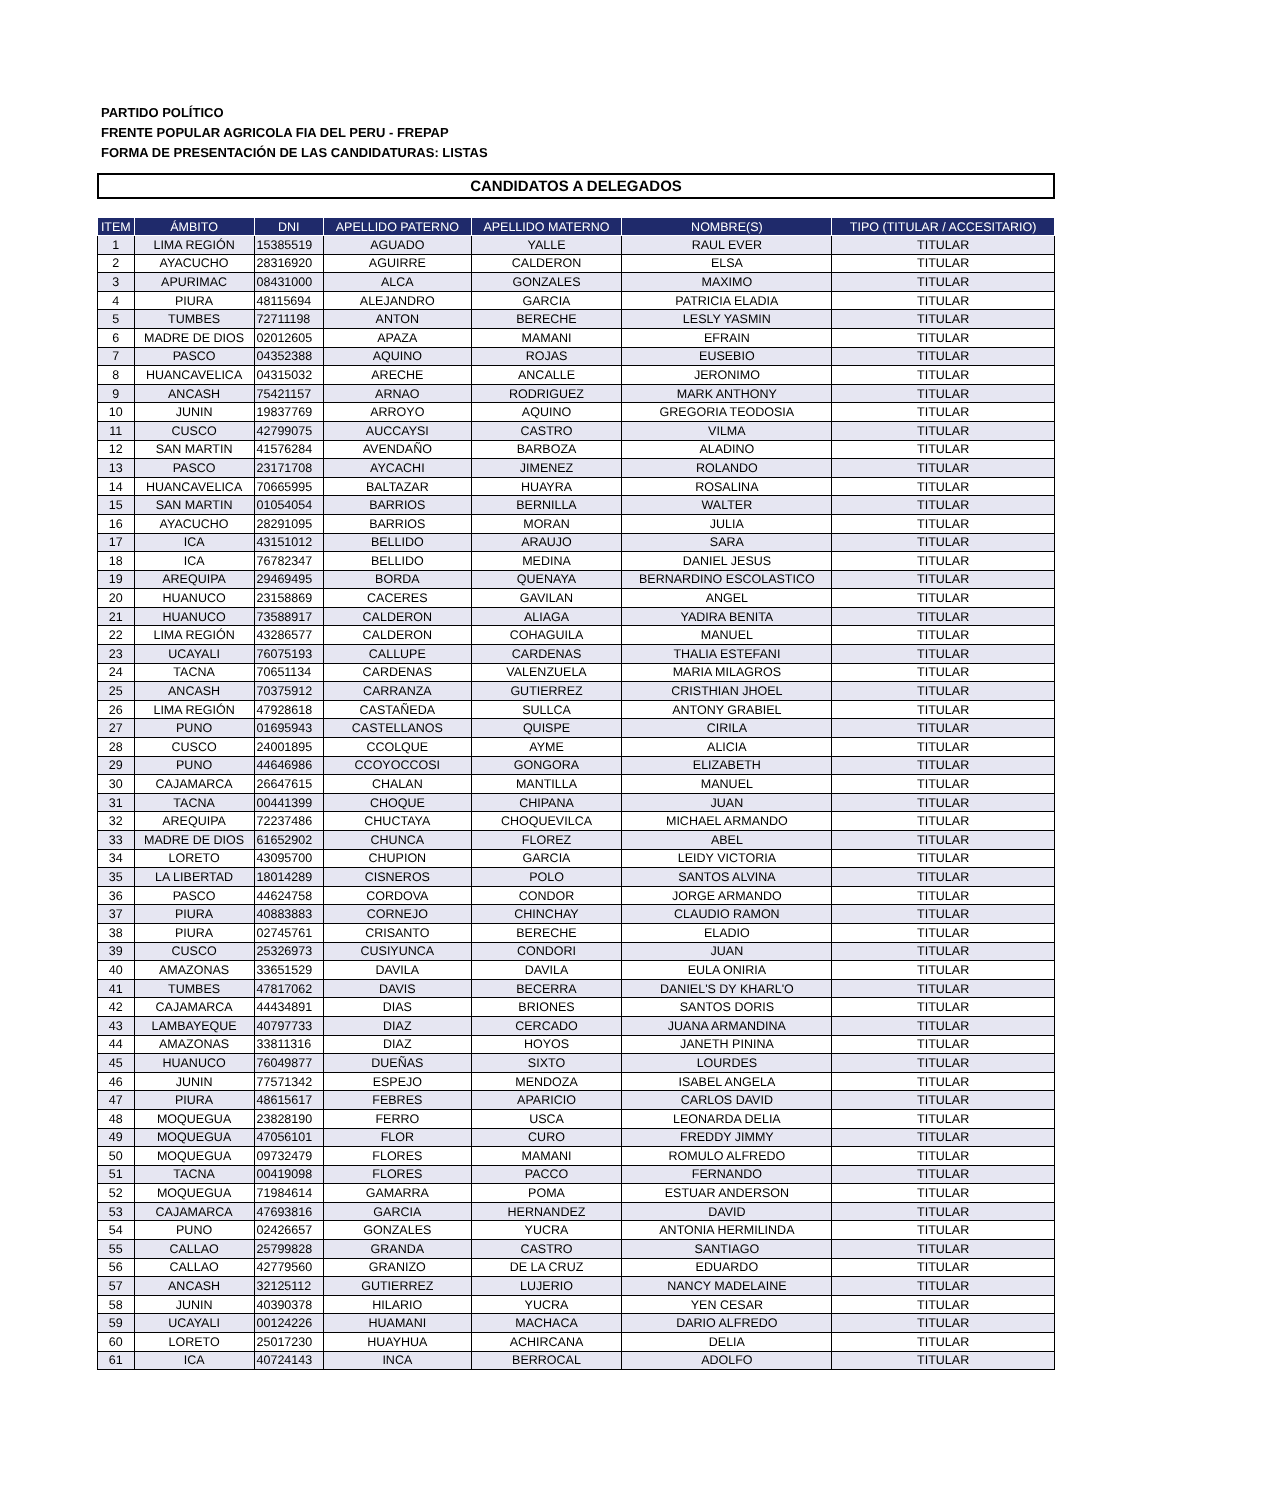PARTIDO POLÍTICO
FRENTE POPULAR AGRICOLA FIA DEL PERU - FREPAP
FORMA DE PRESENTACIÓN DE LAS CANDIDATURAS: LISTAS
CANDIDATOS A DELEGADOS
| ITEM | ÁMBITO | DNI | APELLIDO PATERNO | APELLIDO MATERNO | NOMBRE(S) | TIPO (TITULAR / ACCESITARIO) |
| --- | --- | --- | --- | --- | --- | --- |
| 1 | LIMA REGIÓN | 15385519 | AGUADO | YALLE | RAUL EVER | TITULAR |
| 2 | AYACUCHO | 28316920 | AGUIRRE | CALDERON | ELSA | TITULAR |
| 3 | APURIMAC | 08431000 | ALCA | GONZALES | MAXIMO | TITULAR |
| 4 | PIURA | 48115694 | ALEJANDRO | GARCIA | PATRICIA ELADIA | TITULAR |
| 5 | TUMBES | 72711198 | ANTON | BERECHE | LESLY YASMIN | TITULAR |
| 6 | MADRE DE DIOS | 02012605 | APAZA | MAMANI | EFRAIN | TITULAR |
| 7 | PASCO | 04352388 | AQUINO | ROJAS | EUSEBIO | TITULAR |
| 8 | HUANCAVELICA | 04315032 | ARECHE | ANCALLE | JERONIMO | TITULAR |
| 9 | ANCASH | 75421157 | ARNAO | RODRIGUEZ | MARK ANTHONY | TITULAR |
| 10 | JUNIN | 19837769 | ARROYO | AQUINO | GREGORIA TEODOSIA | TITULAR |
| 11 | CUSCO | 42799075 | AUCCAYSI | CASTRO | VILMA | TITULAR |
| 12 | SAN MARTIN | 41576284 | AVENDAÑO | BARBOZA | ALADINO | TITULAR |
| 13 | PASCO | 23171708 | AYCACHI | JIMENEZ | ROLANDO | TITULAR |
| 14 | HUANCAVELICA | 70665995 | BALTAZAR | HUAYRA | ROSALINA | TITULAR |
| 15 | SAN MARTIN | 01054054 | BARRIOS | BERNILLA | WALTER | TITULAR |
| 16 | AYACUCHO | 28291095 | BARRIOS | MORAN | JULIA | TITULAR |
| 17 | ICA | 43151012 | BELLIDO | ARAUJO | SARA | TITULAR |
| 18 | ICA | 76782347 | BELLIDO | MEDINA | DANIEL JESUS | TITULAR |
| 19 | AREQUIPA | 29469495 | BORDA | QUENAYA | BERNARDINO ESCOLASTICO | TITULAR |
| 20 | HUANUCO | 23158869 | CACERES | GAVILAN | ANGEL | TITULAR |
| 21 | HUANUCO | 73588917 | CALDERON | ALIAGA | YADIRA BENITA | TITULAR |
| 22 | LIMA REGIÓN | 43286577 | CALDERON | COHAGUILA | MANUEL | TITULAR |
| 23 | UCAYALI | 76075193 | CALLUPE | CARDENAS | THALIA ESTEFANI | TITULAR |
| 24 | TACNA | 70651134 | CARDENAS | VALENZUELA | MARIA MILAGROS | TITULAR |
| 25 | ANCASH | 70375912 | CARRANZA | GUTIERREZ | CRISTHIAN JHOEL | TITULAR |
| 26 | LIMA REGIÓN | 47928618 | CASTAÑEDA | SULLCA | ANTONY GRABIEL | TITULAR |
| 27 | PUNO | 01695943 | CASTELLANOS | QUISPE | CIRILA | TITULAR |
| 28 | CUSCO | 24001895 | CCOLQUE | AYME | ALICIA | TITULAR |
| 29 | PUNO | 44646986 | CCOYOCCOSI | GONGORA | ELIZABETH | TITULAR |
| 30 | CAJAMARCA | 26647615 | CHALAN | MANTILLA | MANUEL | TITULAR |
| 31 | TACNA | 00441399 | CHOQUE | CHIPANA | JUAN | TITULAR |
| 32 | AREQUIPA | 72237486 | CHUCTAYA | CHOQUEVILCA | MICHAEL ARMANDO | TITULAR |
| 33 | MADRE DE DIOS | 61652902 | CHUNCA | FLOREZ | ABEL | TITULAR |
| 34 | LORETO | 43095700 | CHUPION | GARCIA | LEIDY VICTORIA | TITULAR |
| 35 | LA LIBERTAD | 18014289 | CISNEROS | POLO | SANTOS ALVINA | TITULAR |
| 36 | PASCO | 44624758 | CORDOVA | CONDOR | JORGE ARMANDO | TITULAR |
| 37 | PIURA | 40883883 | CORNEJO | CHINCHAY | CLAUDIO RAMON | TITULAR |
| 38 | PIURA | 02745761 | CRISANTO | BERECHE | ELADIO | TITULAR |
| 39 | CUSCO | 25326973 | CUSIYUNCA | CONDORI | JUAN | TITULAR |
| 40 | AMAZONAS | 33651529 | DAVILA | DAVILA | EULA ONIRIA | TITULAR |
| 41 | TUMBES | 47817062 | DAVIS | BECERRA | DANIEL'S DY KHARL'O | TITULAR |
| 42 | CAJAMARCA | 44434891 | DIAS | BRIONES | SANTOS DORIS | TITULAR |
| 43 | LAMBAYEQUE | 40797733 | DIAZ | CERCADO | JUANA ARMANDINA | TITULAR |
| 44 | AMAZONAS | 33811316 | DIAZ | HOYOS | JANETH PININA | TITULAR |
| 45 | HUANUCO | 76049877 | DUEÑAS | SIXTO | LOURDES | TITULAR |
| 46 | JUNIN | 77571342 | ESPEJO | MENDOZA | ISABEL ANGELA | TITULAR |
| 47 | PIURA | 48615617 | FEBRES | APARICIO | CARLOS DAVID | TITULAR |
| 48 | MOQUEGUA | 23828190 | FERRO | USCA | LEONARDA DELIA | TITULAR |
| 49 | MOQUEGUA | 47056101 | FLOR | CURO | FREDDY JIMMY | TITULAR |
| 50 | MOQUEGUA | 09732479 | FLORES | MAMANI | ROMULO ALFREDO | TITULAR |
| 51 | TACNA | 00419098 | FLORES | PACCO | FERNANDO | TITULAR |
| 52 | MOQUEGUA | 71984614 | GAMARRA | POMA | ESTUAR ANDERSON | TITULAR |
| 53 | CAJAMARCA | 47693816 | GARCIA | HERNANDEZ | DAVID | TITULAR |
| 54 | PUNO | 02426657 | GONZALES | YUCRA | ANTONIA HERMILINDA | TITULAR |
| 55 | CALLAO | 25799828 | GRANDA | CASTRO | SANTIAGO | TITULAR |
| 56 | CALLAO | 42779560 | GRANIZO | DE LA CRUZ | EDUARDO | TITULAR |
| 57 | ANCASH | 32125112 | GUTIERREZ | LUJERIO | NANCY MADELAINE | TITULAR |
| 58 | JUNIN | 40390378 | HILARIO | YUCRA | YEN CESAR | TITULAR |
| 59 | UCAYALI | 00124226 | HUAMANI | MACHACA | DARIO ALFREDO | TITULAR |
| 60 | LORETO | 25017230 | HUAYHUA | ACHIRCANA | DELIA | TITULAR |
| 61 | ICA | 40724143 | INCA | BERROCAL | ADOLFO | TITULAR |